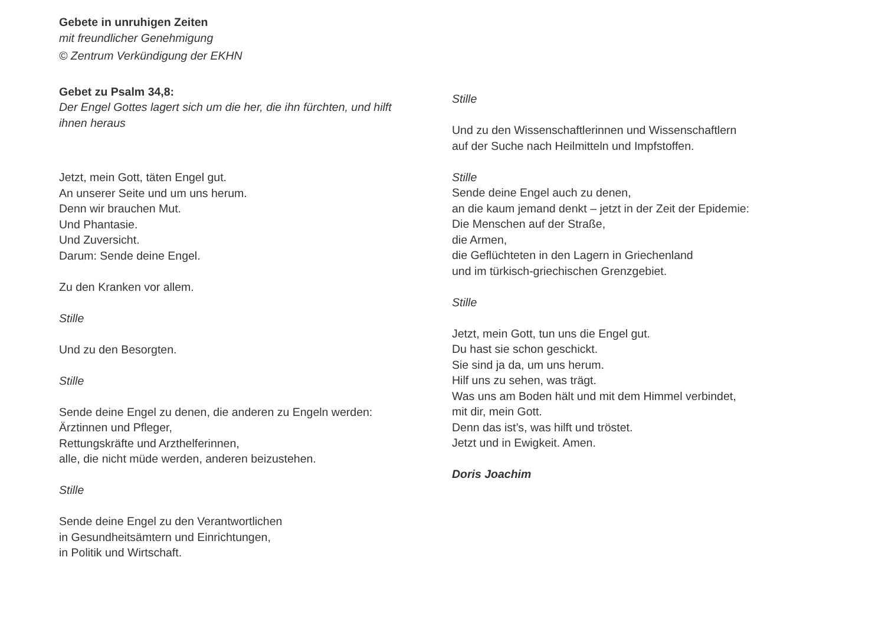Gebete in unruhigen Zeiten
mit freundlicher Genehmigung
© Zentrum Verkündigung der EKHN
Gebet zu Psalm 34,8:
Der Engel Gottes lagert sich um die her, die ihn fürchten, und hilft ihnen heraus
Jetzt, mein Gott, täten Engel gut.
An unserer Seite und um uns herum.
Denn wir brauchen Mut.
Und Phantasie.
Und Zuversicht.
Darum: Sende deine Engel.
Zu den Kranken vor allem.
Stille
Und zu den Besorgten.
Stille
Sende deine Engel zu denen, die anderen zu Engeln werden:
Ärztinnen und Pfleger,
Rettungskräfte und Arzthelferinnen,
alle, die nicht müde werden, anderen beizustehen.
Stille
Sende deine Engel zu den Verantwortlichen
in Gesundheitsämtern und Einrichtungen,
in Politik und Wirtschaft.
Stille
Und zu den Wissenschaftlerinnen und Wissenschaftlern
auf der Suche nach Heilmitteln und Impfstoffen.
Stille
Sende deine Engel auch zu denen,
an die kaum jemand denkt – jetzt in der Zeit der Epidemie:
Die Menschen auf der Straße,
die Armen,
die Geflüchteten in den Lagern in Griechenland
und im türkisch-griechischen Grenzgebiet.
Stille
Jetzt, mein Gott, tun uns die Engel gut.
Du hast sie schon geschickt.
Sie sind ja da, um uns herum.
Hilf uns zu sehen, was trägt.
Was uns am Boden hält und mit dem Himmel verbindet,
mit dir, mein Gott.
Denn das ist’s, was hilft und tröstet.
Jetzt und in Ewigkeit. Amen.
Doris Joachim